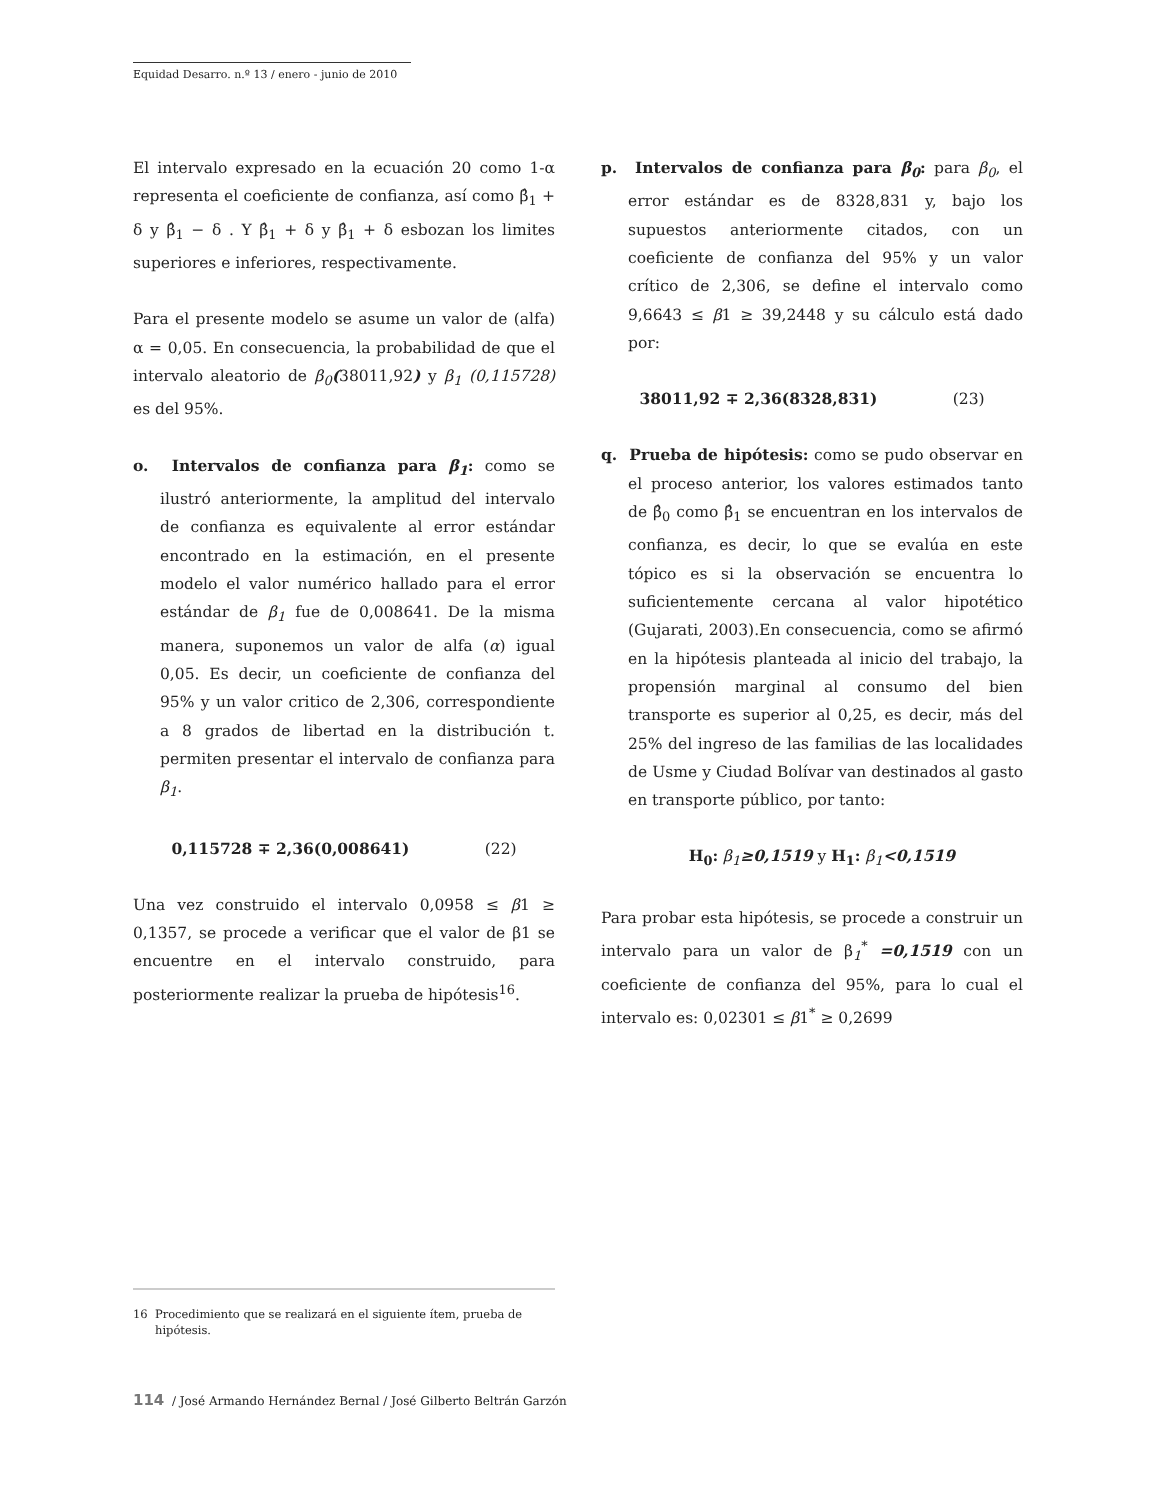Equidad Desarro. n.º 13 / enero - junio de 2010
El intervalo expresado en la ecuación 20 como 1-α representa el coeficiente de confianza, así como β̂<sub>1</sub> + δ y β̂<sub>1</sub> − δ . Y β̂<sub>1</sub> + δ y β̂<sub>1</sub> + δ esbozan los limites superiores e inferiores, respectivamente.
Para el presente modelo se asume un valor de (alfa) α = 0,05. En consecuencia, la probabilidad de que el intervalo aleatorio de β<sub>0</sub>(38011,92) y β<sub>1</sub> (0,115728) es del 95%.
o. Intervalos de confianza para β<sub>1</sub>: como se ilustró anteriormente, la amplitud del intervalo de confianza es equivalente al error estándar encontrado en la estimación, en el presente modelo el valor numérico hallado para el error estándar de β<sub>1</sub> fue de 0,008641. De la misma manera, suponemos un valor de alfa (α) igual 0,05. Es decir, un coeficiente de confianza del 95% y un valor critico de 2,306, correspondiente a 8 grados de libertad en la distribución t. permiten presentar el intervalo de confianza para β<sub>1</sub>.
0,115728 ∓ 2,36(0,008641) (22)
Una vez construido el intervalo 0,0958 ≤ β1 ≥ 0,1357, se procede a verificar que el valor de β1 se encuentre en el intervalo construido, para posteriormente realizar la prueba de hipótesis<sup>16</sup>.
p. Intervalos de confianza para β<sub>0</sub>: para β<sub>0</sub>, el error estándar es de 8328,831 y, bajo los supuestos anteriormente citados, con un coeficiente de confianza del 95% y un valor crítico de 2,306, se define el intervalo como 9,6643 ≤ β1 ≥ 39,2448 y su cálculo está dado por:
38011,92 ∓ 2,36(8328,831) (23)
q. Prueba de hipótesis: como se pudo observar en el proceso anterior, los valores estimados tanto de β̂<sub>0</sub> como β̂<sub>1</sub> se encuentran en los intervalos de confianza, es decir, lo que se evalúa en este tópico es si la observación se encuentra lo suficientemente cercana al valor hipotético (Gujarati, 2003).En consecuencia, como se afirmó en la hipótesis planteada al inicio del trabajo, la propensión marginal al consumo del bien transporte es superior al 0,25, es decir, más del 25% del ingreso de las familias de las localidades de Usme y Ciudad Bolívar van destinados al gasto en transporte público, por tanto:
H<sub>0</sub>: β<sub>1</sub>≥0,1519 y H<sub>1</sub>: β<sub>1</sub><0,1519
Para probar esta hipótesis, se procede a construir un intervalo para un valor de β<sub>1</sub><sup>*</sup> =0,1519 con un coeficiente de confianza del 95%, para lo cual el intervalo es: 0,02301 ≤ β1<sup>*</sup> ≥ 0,2699
16 Procedimiento que se realizará en el siguiente ítem, prueba de hipótesis.
114 / José Armando Hernández Bernal / José Gilberto Beltrán Garzón